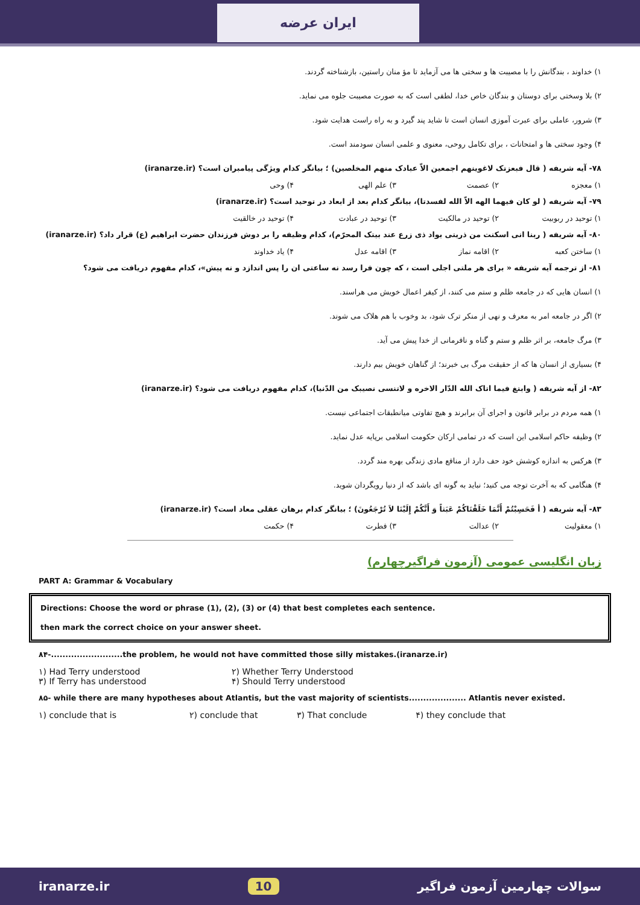ایران عرضه
۱) خداوند ، بندگانش را با مصیبت ها و سختی ها می آزماید تا مؤ منان راستین، بازشناخته گردند.
۲) بلا وسختی برای دوستان و بندگان خاص خدا، لطفی است که به صورت مصیبت جلوه می نماید.
۳) شرور، عاملی برای عبرت آموزی انسان است تا شاید پند گیرد و به راه راست هدایت شود.
۴) وجود سختی ها و امتحانات ، برای تکامل روحی، معنوی و علمی انسان سودمند است.
۷۸- آیه شریفه ( قال فبعزتک لاغوینهم اجمعین الاّ عبادک منهم المخلصین) ؛ بیانگر کدام ویژگی پیامبران است؟ (iranarze.ir)
۱) معجزه ۲) عصمت ۳) علم الهی ۴) وحی
۷۹- آیه شریفه ( لو کان فیهما الهه الاّ الله لفسدتا)، بیانگر کدام بعد از ابعاد در توحید است؟ (iranarze.ir)
۱) توحید در ربوبیت ۲) توحید در مالکیت ۳) توحید در عبادت ۴) توحید در خالقیت
۸۰- آیه شریفه ( ربنا انی اسکنت من ذریتی بواد ذی زرع عند بیتک المحرّم)، کدام وظیفه را بر دوش فرزندان حضرت ابراهیم (ع) قرار داد؟ (iranarze.ir)
۱) ساختن کعبه ۲) اقامه نماز ۳) اقامه عدل ۴) یاد خداوند
۸۱- از ترجمه آیه شریفه « برای هر ملتی اجلی است ، که چون فرا رسد نه ساعتی ان را پس اندازد و نه پیش»، کدام مفهوم دریافت می شود؟
۱) انسان هایی که در جامعه ظلم و ستم می کنند، از کیفر اعمال خویش می هراسند.
۲) اگر در جامعه امر به معرف و نهی از منکر ترک شود، بد وخوب با هم هلاک می شوند.
۳) مرگ جامعه، بر اثر ظلم و ستم و گناه و نافرمانی از خدا پیش می آید.
۴) بسیاری از انسان ها که از حقیقت مرگ بی خبرند؛ از گناهان خویش بیم دارند.
۸۲- از آیه شریفه ( وابتغ فیما اتاک الله الدّار الاخره و لاتنسی نصیبک من الدّنیا)، کدام مفهوم دریافت می شود؟ (iranarze.ir)
۱) همه مردم در برابر قانون و اجرای آن برابرند و هیچ تفاوتی میانطبقات اجتماعی نیست.
۲) وظیفه حاکم اسلامی این است که در تمامی ارکان حکومت اسلامی برپایه عدل نماید.
۳) هرکس به اندازه کوشش خود حف دارد از منافع مادی زندگی بهره مند گردد.
۴) هنگامی که به آخرت توجه می کنید؛ نباید به گونه ای باشد که از دنیا رویگردان شوید.
۸۳- آیه شریفه ( أ فَحَسِبْتُمْ أَنَّمَا خَلَقْنَاکُمْ عَبَثاً وَ أَنَّکُمْ إِلَیْنَا لاَ تُرْجَعُونَ) ؛ بیانگر کدام برهان عقلی معاد است؟ (iranarze.ir)
۱) معقولیت ۲) عدالت ۳) فطرت ۴) حکمت
زبان انگلیسی عمومی (آزمون فراگیرچهارم)
PART A: Grammar & Vocabulary
Directions: Choose the word or phrase (1), (2), (3) or (4) that best completes each sentence.
then mark the correct choice on your answer sheet.
۸۴-.........................the problem, he would not have committed those silly mistakes.(iranarze.ir)
۱) Had Terry understood ۲) Whether Terry Understood
۳) If Terry has understood ۴) Should Terry understood
۸۵- while there are many hypotheses about Atlantis, but the vast majority of scientists.................... Atlantis never existed.
۱) conclude that is ۲) conclude that ۳) That conclude ۴) they conclude that
iranarze.ir 10 سوالات چهارمین آزمون فراگیر